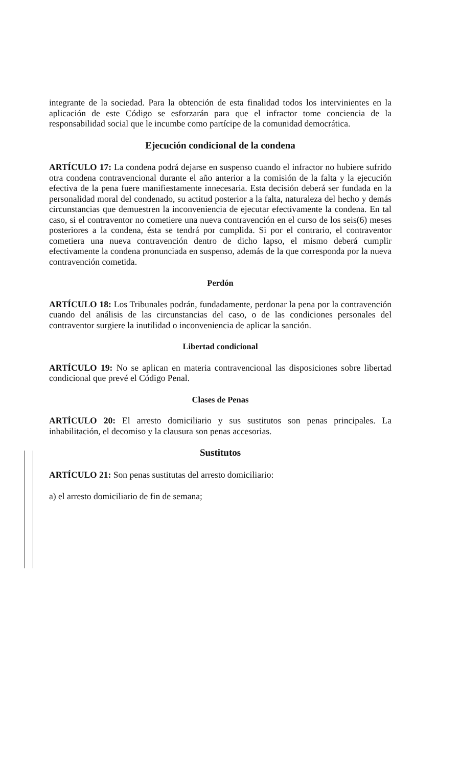integrante de la sociedad. Para la obtención de esta finalidad todos los intervinientes en la aplicación de este Código se esforzarán para que el infractor tome conciencia de la responsabilidad social que le incumbe como partícipe de la comunidad democrática.
Ejecución condicional de la condena
ARTÍCULO 17: La condena podrá dejarse en suspenso cuando el infractor no hubiere sufrido otra condena contravencional durante el año anterior a la comisión de la falta y la ejecución efectiva de la pena fuere manifiestamente innecesaria. Esta decisión deberá ser fundada en la personalidad moral del condenado, su actitud posterior a la falta, naturaleza del hecho y demás circunstancias que demuestren la inconveniencia de ejecutar efectivamente la condena. En tal caso, si el contraventor no cometiere una nueva contravención en el curso de los seis(6) meses posteriores a la condena, ésta se tendrá por cumplida. Si por el contrario, el contraventor cometiera una nueva contravención dentro de dicho lapso, el mismo deberá cumplir efectivamente la condena pronunciada en suspenso, además de la que corresponda por la nueva contravención cometida.
Perdón
ARTÍCULO 18: Los Tribunales podrán, fundadamente, perdonar la pena por la contravención cuando del análisis de las circunstancias del caso, o de las condiciones personales del contraventor surgiere la inutilidad o inconveniencia de aplicar la sanción.
Libertad condicional
ARTÍCULO 19: No se aplican en materia contravencional las disposiciones sobre libertad condicional que prevé el Código Penal.
Clases de Penas
ARTÍCULO 20: El arresto domiciliario y sus sustitutos son penas principales. La inhabilitación, el decomiso y la clausura son penas accesorias.
Sustitutos
ARTÍCULO 21: Son penas sustitutas del arresto domiciliario:
a) el arresto domiciliario de fin de semana;